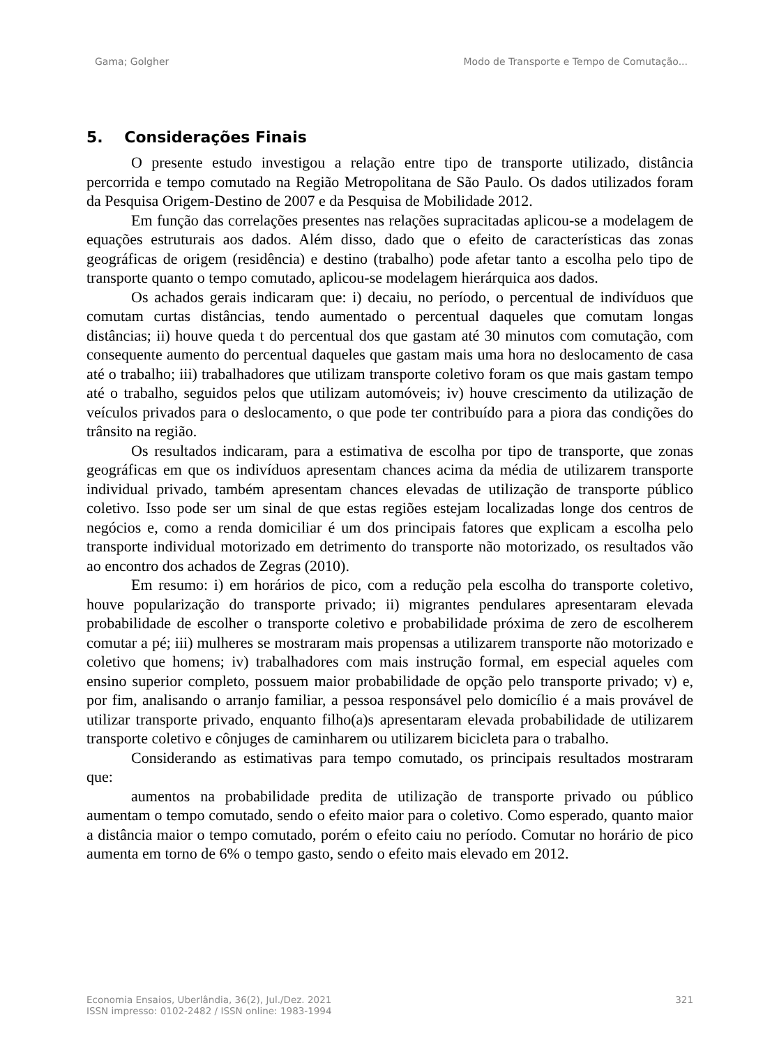Gama; Golgher Modo de Transporte e Tempo de Comutação...
5. Considerações Finais
O presente estudo investigou a relação entre tipo de transporte utilizado, distância percorrida e tempo comutado na Região Metropolitana de São Paulo. Os dados utilizados foram da Pesquisa Origem-Destino de 2007 e da Pesquisa de Mobilidade 2012.
Em função das correlações presentes nas relações supracitadas aplicou-se a modelagem de equações estruturais aos dados. Além disso, dado que o efeito de características das zonas geográficas de origem (residência) e destino (trabalho) pode afetar tanto a escolha pelo tipo de transporte quanto o tempo comutado, aplicou-se modelagem hierárquica aos dados.
Os achados gerais indicaram que: i) decaiu, no período, o percentual de indivíduos que comutam curtas distâncias, tendo aumentado o percentual daqueles que comutam longas distâncias; ii) houve queda t do percentual dos que gastam até 30 minutos com comutação, com consequente aumento do percentual daqueles que gastam mais uma hora no deslocamento de casa até o trabalho; iii) trabalhadores que utilizam transporte coletivo foram os que mais gastam tempo até o trabalho, seguidos pelos que utilizam automóveis; iv) houve crescimento da utilização de veículos privados para o deslocamento, o que pode ter contribuído para a piora das condições do trânsito na região.
Os resultados indicaram, para a estimativa de escolha por tipo de transporte, que zonas geográficas em que os indivíduos apresentam chances acima da média de utilizarem transporte individual privado, também apresentam chances elevadas de utilização de transporte público coletivo. Isso pode ser um sinal de que estas regiões estejam localizadas longe dos centros de negócios e, como a renda domiciliar é um dos principais fatores que explicam a escolha pelo transporte individual motorizado em detrimento do transporte não motorizado, os resultados vão ao encontro dos achados de Zegras (2010).
Em resumo: i) em horários de pico, com a redução pela escolha do transporte coletivo, houve popularização do transporte privado; ii) migrantes pendulares apresentaram elevada probabilidade de escolher o transporte coletivo e probabilidade próxima de zero de escolherem comutar a pé; iii) mulheres se mostraram mais propensas a utilizarem transporte não motorizado e coletivo que homens; iv) trabalhadores com mais instrução formal, em especial aqueles com ensino superior completo, possuem maior probabilidade de opção pelo transporte privado; v) e, por fim, analisando o arranjo familiar, a pessoa responsável pelo domicílio é a mais provável de utilizar transporte privado, enquanto filho(a)s apresentaram elevada probabilidade de utilizarem transporte coletivo e cônjuges de caminharem ou utilizarem bicicleta para o trabalho.
Considerando as estimativas para tempo comutado, os principais resultados mostraram que:
aumentos na probabilidade predita de utilização de transporte privado ou público aumentam o tempo comutado, sendo o efeito maior para o coletivo. Como esperado, quanto maior a distância maior o tempo comutado, porém o efeito caiu no período. Comutar no horário de pico aumenta em torno de 6% o tempo gasto, sendo o efeito mais elevado em 2012.
Economia Ensaios, Uberlândia, 36(2), Jul./Dez. 2021
ISSN impresso: 0102-2482 / ISSN online: 1983-1994 321